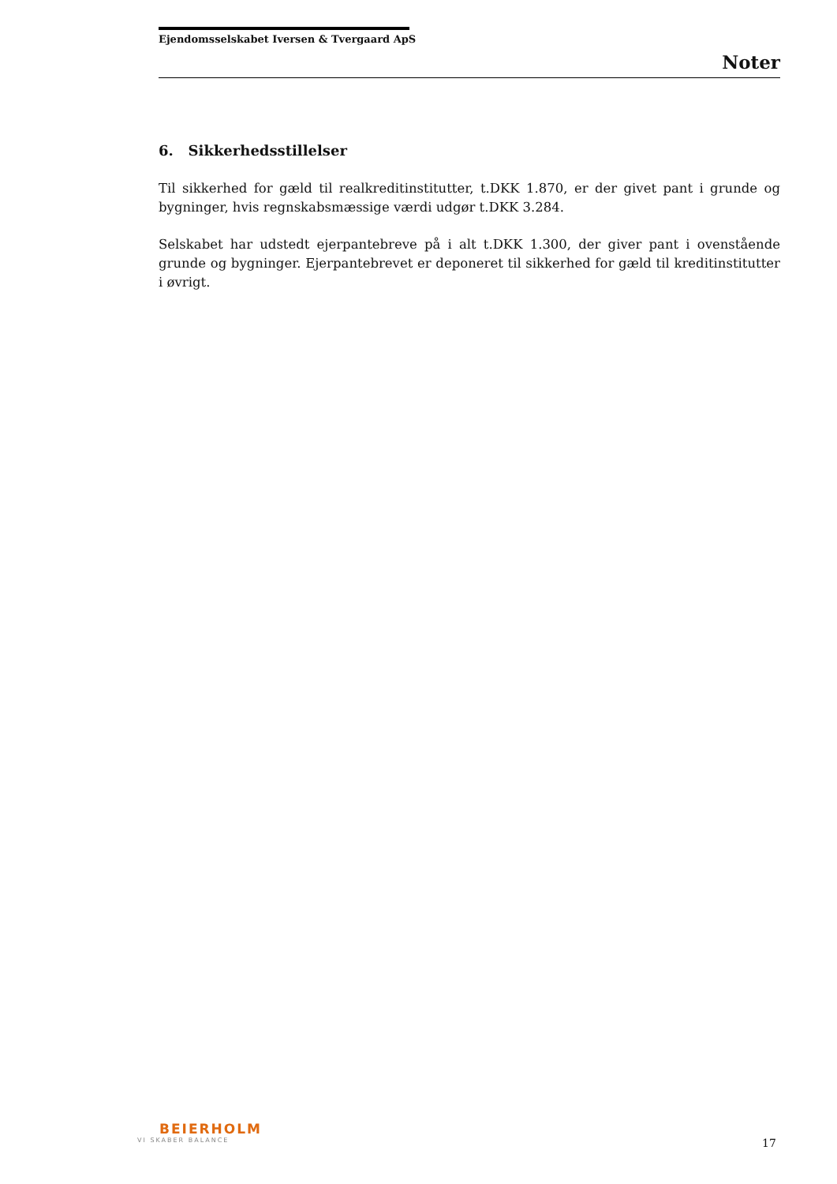Ejendomsselskabet Iversen & Tvergaard ApS
Noter
6. Sikkerhedsstillelser
Til sikkerhed for gæld til realkreditinstitutter, t.DKK 1.870, er der givet pant i grunde og bygninger, hvis regnskabsmæssige værdi udgør t.DKK 3.284.
Selskabet har udstedt ejerpantebreve på i alt t.DKK 1.300, der giver pant i ovenstående grunde og bygninger. Ejerpantebrevet er deponeret til sikkerhed for gæld til kreditinstitutter i øvrigt.
BEIERHOLM
VI SKABER BALANCE
17